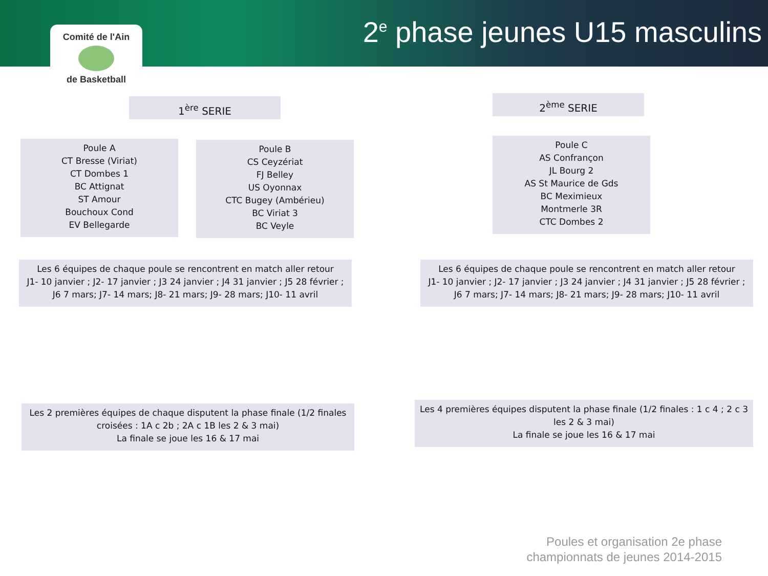Comité de l'Ain
de Basketball
2<sup>e</sup> phase jeunes U15 masculins
1<sup>ère</sup> SERIE 2<sup>ème</sup> SERIE
Poule A
CT Bresse (Viriat)
CT Dombes 1
BC Attignat
ST Amour
Bouchoux Cond
EV Bellegarde
Poule B
CS Ceyzériat
FJ Belley
US Oyonnax
CTC Bugey (Ambérieu)
BC Viriat 3
BC Veyle
Poule C
AS Confrançon
JL Bourg 2
AS St Maurice de Gds
BC Meximieux
Montmerle 3R
CTC Dombes 2
Les 6 équipes de chaque poule se rencontrent en match aller retour
J1- 10 janvier ; J2- 17 janvier ; J3 24 janvier ; J4 31 janvier ; J5 28 février ;
J6 7 mars; J7- 14 mars; J8- 21 mars; J9- 28 mars; J10- 11 avril
Les 6 équipes de chaque poule se rencontrent en match aller retour
J1- 10 janvier ; J2- 17 janvier ; J3 24 janvier ; J4 31 janvier ; J5 28 février ;
J6 7 mars; J7- 14 mars; J8- 21 mars; J9- 28 mars; J10- 11 avril
Les 2 premières équipes de chaque disputent la phase finale (1/2 finales
croisées : 1A c 2b ; 2A c 1B les 2 & 3 mai)
La finale se joue les 16 & 17 mai
Les 4 premières équipes disputent la phase finale (1/2 finales : 1 c 4 ; 2 c 3
les 2 & 3 mai)
La finale se joue les 16 & 17 mai
Poules et organisation 2e phase
championnats de jeunes 2014-2015